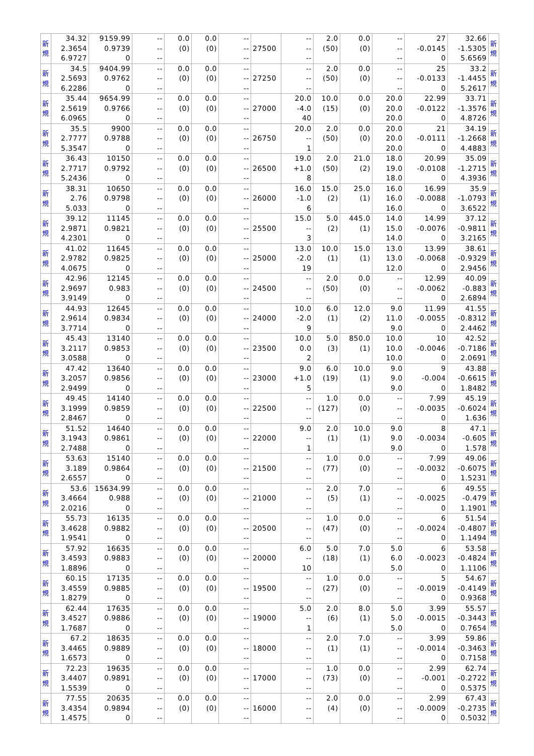| 新 規 | 34.32 2.3654 6.9727 | 9159.99 0.9739 0 | -- -- -- | 0.0 (0) | 0.0 (0) | -- -- -- | 27500 | -- -- -- | 2.0 (50) | 0.0 (0) | -- -- -- | 27 -0.0145 0 | 32.66 -1.5305 5.6569 | 新 規 |
| 新 規 | 34.5 2.5693 6.2286 | 9404.99 0.9762 0 | -- -- -- | 0.0 (0) | 0.0 (0) | -- -- -- | 27250 | -- -- -- | 2.0 (50) | 0.0 (0) | -- -- -- | 25 -0.0133 0 | 33.2 -1.4455 5.2617 | 新 規 |
| 新 規 | 35.44 2.5619 6.0965 | 9654.99 0.9766 0 | -- -- -- | 0.0 (0) | 0.0 (0) | -- -- -- | 27000 | 20.0 -4.0 40 | 10.0 (15) | 0.0 (0) | 20.0 20.0 20.0 | 22.99 -0.0122 0 | 33.71 -1.3576 4.8726 | 新 規 |
| 新 規 | 35.5 2.7777 5.3547 | 9900 0.9788 0 | -- -- -- | 0.0 (0) | 0.0 (0) | -- -- -- | 26750 | 20.0 -- 1 | 2.0 (50) | 0.0 (0) | 20.0 20.0 20.0 | 21 -0.0111 0 | 34.19 -1.2668 4.4883 | 新 規 |
| 新 規 | 36.43 2.7717 5.2436 | 10150 0.9792 0 | -- -- -- | 0.0 (0) | 0.0 (0) | -- -- -- | 26500 | 19.0 +1.0 8 | 2.0 (50) | 21.0 (2) | 18.0 19.0 18.0 | 20.99 -0.0108 0 | 35.09 -1.2715 4.3936 | 新 規 |
| 新 規 | 38.31 2.76 5.033 | 10650 0.9798 0 | -- -- -- | 0.0 (0) | 0.0 (0) | -- -- -- | 26000 | 16.0 -1.0 6 | 15.0 (2) | 25.0 (1) | 16.0 16.0 16.0 | 16.99 -0.0088 0 | 35.9 -1.0793 3.6522 | 新 規 |
| 新 規 | 39.12 2.9871 4.2301 | 11145 0.9821 0 | -- -- -- | 0.0 (0) | 0.0 (0) | -- -- -- | 25500 | 15.0 -- 3 | 5.0 (2) | 445.0 (1) | 14.0 15.0 14.0 | 14.99 -0.0076 0 | 37.12 -0.9811 3.2165 | 新 規 |
| 新 規 | 41.02 2.9782 4.0675 | 11645 0.9825 0 | -- -- -- | 0.0 (0) | 0.0 (0) | -- -- -- | 25000 | 13.0 -2.0 19 | 10.0 (1) | 15.0 (1) | 13.0 13.0 12.0 | 13.99 -0.0068 0 | 38.61 -0.9329 2.9456 | 新 規 |
| 新 規 | 42.96 2.9697 3.9149 | 12145 0.983 0 | -- -- -- | 0.0 (0) | 0.0 (0) | -- -- -- | 24500 | -- -- -- | 2.0 (50) | 0.0 (0) | -- -- -- | 12.99 -0.0062 0 | 40.09 -0.883 2.6894 | 新 規 |
| 新 規 | 44.93 2.9614 3.7714 | 12645 0.9834 0 | -- -- -- | 0.0 (0) | 0.0 (0) | -- -- -- | 24000 | 10.0 -2.0 9 | 6.0 (1) | 12.0 (2) | 9.0 11.0 9.0 | 11.99 -0.0055 0 | 41.55 -0.8312 2.4462 | 新 規 |
| 新 規 | 45.43 3.2117 3.0588 | 13140 0.9853 0 | -- -- -- | 0.0 (0) | 0.0 (0) | -- -- -- | 23500 | 10.0 0.0 2 | 5.0 (3) | 850.0 (1) | 10.0 10.0 10.0 | 10 -0.0046 0 | 42.52 -0.7186 2.0691 | 新 規 |
| 新 規 | 47.42 3.2057 2.9499 | 13640 0.9856 0 | -- -- -- | 0.0 (0) | 0.0 (0) | -- -- -- | 23000 | 9.0 +1.0 5 | 6.0 (19) | 10.0 (1) | 9.0 9.0 9.0 | 9 -0.004 0 | 43.88 -0.6615 1.8482 | 新 規 |
| 新 規 | 49.45 3.1999 2.8467 | 14140 0.9859 0 | -- -- -- | 0.0 (0) | 0.0 (0) | -- -- -- | 22500 | -- -- -- | 1.0 (127) | 0.0 (0) | -- -- -- | 7.99 -0.0035 0 | 45.19 -0.6024 1.636 | 新 規 |
| 新 規 | 51.52 3.1943 2.7488 | 14640 0.9861 0 | -- -- -- | 0.0 (0) | 0.0 (0) | -- -- -- | 22000 | 9.0 -- 1 | 2.0 (1) | 10.0 (1) | 9.0 9.0 9.0 | 8 -0.0034 0 | 47.1 -0.605 1.578 | 新 規 |
| 新 規 | 53.63 3.189 2.6557 | 15140 0.9864 0 | -- -- -- | 0.0 (0) | 0.0 (0) | -- -- -- | 21500 | -- -- -- | 1.0 (77) | 0.0 (0) | -- -- -- | 7.99 -0.0032 0 | 49.06 -0.6075 1.5231 | 新 規 |
| 新 規 | 53.6 3.4664 2.0216 | 15634.99 0.988 0 | -- -- -- | 0.0 (0) | 0.0 (0) | -- -- -- | 21000 | -- -- -- | 2.0 (5) | 7.0 (1) | -- -- -- | 6 -0.0025 0 | 49.55 -0.479 1.1901 | 新 規 |
| 新 規 | 55.73 3.4628 1.9541 | 16135 0.9882 0 | -- -- -- | 0.0 (0) | 0.0 (0) | -- -- -- | 20500 | -- -- -- | 1.0 (47) | 0.0 (0) | -- -- -- | 6 -0.0024 0 | 51.54 -0.4807 1.1494 | 新 規 |
| 新 規 | 57.92 3.4593 1.8896 | 16635 0.9883 0 | -- -- -- | 0.0 (0) | 0.0 (0) | -- -- -- | 20000 | 6.0 -- 10 | 5.0 (18) | 7.0 (1) | 5.0 6.0 5.0 | 6 -0.0023 0 | 53.58 -0.4824 1.1106 | 新 規 |
| 新 規 | 60.15 3.4559 1.8279 | 17135 0.9885 0 | -- -- -- | 0.0 (0) | 0.0 (0) | -- -- -- | 19500 | -- -- -- | 1.0 (27) | 0.0 (0) | -- -- -- | 5 -0.0019 0 | 54.67 -0.4149 0.9368 | 新 規 |
| 新 規 | 62.44 3.4527 1.7687 | 17635 0.9886 0 | -- -- -- | 0.0 (0) | 0.0 (0) | -- -- -- | 19000 | 5.0 -- 1 | 2.0 (6) | 8.0 (1) | 5.0 5.0 5.0 | 3.99 -0.0015 0 | 55.57 -0.3443 0.7654 | 新 規 |
| 新 規 | 67.2 3.4465 1.6573 | 18635 0.9889 0 | -- -- -- | 0.0 (0) | 0.0 (0) | -- -- -- | 18000 | -- -- -- | 2.0 (1) | 7.0 (1) | -- -- -- | 3.99 -0.0014 0 | 59.86 -0.3463 0.7158 | 新 規 |
| 新 規 | 72.23 3.4407 1.5539 | 19635 0.9891 0 | -- -- -- | 0.0 (0) | 0.0 (0) | -- -- -- | 17000 | -- -- -- | 1.0 (73) | 0.0 (0) | -- -- -- | 2.99 -0.001 0 | 62.74 -0.2722 0.5375 | 新 規 |
| 新 規 | 77.55 3.4354 1.4575 | 20635 0.9894 0 | -- -- -- | 0.0 (0) | 0.0 (0) | -- -- -- | 16000 | -- -- -- | 2.0 (4) | 0.0 (0) | -- -- -- | 2.99 -0.0009 0 | 67.43 -0.2735 0.5032 | 新 規 |